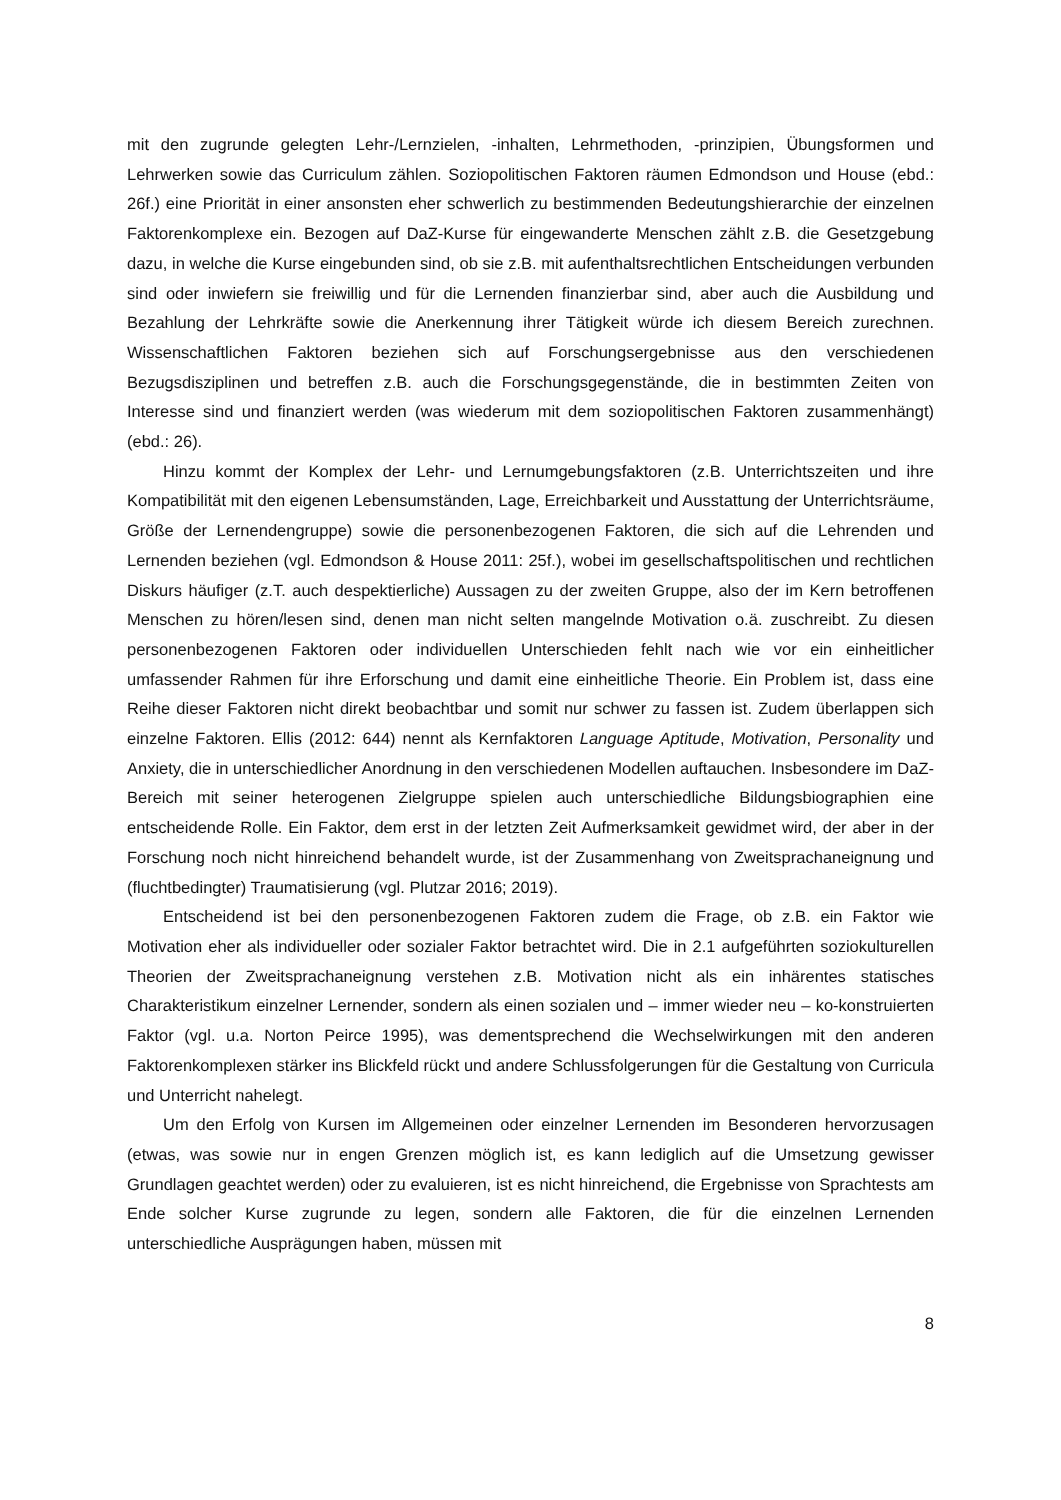mit den zugrunde gelegten Lehr-/Lernzielen, -inhalten, Lehrmethoden, -prinzipien, Übungsformen und Lehrwerken sowie das Curriculum zählen. Soziopolitischen Faktoren räumen Edmondson und House (ebd.: 26f.) eine Priorität in einer ansonsten eher schwerlich zu bestimmenden Bedeutungshierarchie der einzelnen Faktorenkomplexe ein. Bezogen auf DaZ-Kurse für eingewanderte Menschen zählt z.B. die Gesetzgebung dazu, in welche die Kurse eingebunden sind, ob sie z.B. mit aufenthaltsrechtlichen Entscheidungen verbunden sind oder inwiefern sie freiwillig und für die Lernenden finanzierbar sind, aber auch die Ausbildung und Bezahlung der Lehrkräfte sowie die Anerkennung ihrer Tätigkeit würde ich diesem Bereich zurechnen. Wissenschaftlichen Faktoren beziehen sich auf Forschungsergebnisse aus den verschiedenen Bezugsdisziplinen und betreffen z.B. auch die Forschungsgegenstände, die in bestimmten Zeiten von Interesse sind und finanziert werden (was wiederum mit dem soziopolitischen Faktoren zusammenhängt) (ebd.: 26).
Hinzu kommt der Komplex der Lehr- und Lernumgebungsfaktoren (z.B. Unterrichtszeiten und ihre Kompatibilität mit den eigenen Lebensumständen, Lage, Erreichbarkeit und Ausstattung der Unterrichtsräume, Größe der Lernendengruppe) sowie die personenbezogenen Faktoren, die sich auf die Lehrenden und Lernenden beziehen (vgl. Edmondson & House 2011: 25f.), wobei im gesellschaftspolitischen und rechtlichen Diskurs häufiger (z.T. auch despektierliche) Aussagen zu der zweiten Gruppe, also der im Kern betroffenen Menschen zu hören/lesen sind, denen man nicht selten mangelnde Motivation o.ä. zuschreibt. Zu diesen personenbezogenen Faktoren oder individuellen Unterschieden fehlt nach wie vor ein einheitlicher umfassender Rahmen für ihre Erforschung und damit eine einheitliche Theorie. Ein Problem ist, dass eine Reihe dieser Faktoren nicht direkt beobachtbar und somit nur schwer zu fassen ist. Zudem überlappen sich einzelne Faktoren. Ellis (2012: 644) nennt als Kernfaktoren Language Aptitude, Motivation, Personality und Anxiety, die in unterschiedlicher Anordnung in den verschiedenen Modellen auftauchen. Insbesondere im DaZ-Bereich mit seiner heterogenen Zielgruppe spielen auch unterschiedliche Bildungsbiographien eine entscheidende Rolle. Ein Faktor, dem erst in der letzten Zeit Aufmerksamkeit gewidmet wird, der aber in der Forschung noch nicht hinreichend behandelt wurde, ist der Zusammenhang von Zweitsprachaneignung und (fluchtbedingter) Traumatisierung (vgl. Plutzar 2016; 2019).
Entscheidend ist bei den personenbezogenen Faktoren zudem die Frage, ob z.B. ein Faktor wie Motivation eher als individueller oder sozialer Faktor betrachtet wird. Die in 2.1 aufgeführten soziokulturellen Theorien der Zweitsprachaneignung verstehen z.B. Motivation nicht als ein inhärentes statisches Charakteristikum einzelner Lernender, sondern als einen sozialen und – immer wieder neu – ko-konstruierten Faktor (vgl. u.a. Norton Peirce 1995), was dementsprechend die Wechselwirkungen mit den anderen Faktorenkomplexen stärker ins Blickfeld rückt und andere Schlussfolgerungen für die Gestaltung von Curricula und Unterricht nahelegt.
Um den Erfolg von Kursen im Allgemeinen oder einzelner Lernenden im Besonderen hervorzusagen (etwas, was sowie nur in engen Grenzen möglich ist, es kann lediglich auf die Umsetzung gewisser Grundlagen geachtet werden) oder zu evaluieren, ist es nicht hinreichend, die Ergebnisse von Sprachtests am Ende solcher Kurse zugrunde zu legen, sondern alle Faktoren, die für die einzelnen Lernenden unterschiedliche Ausprägungen haben, müssen mit
8